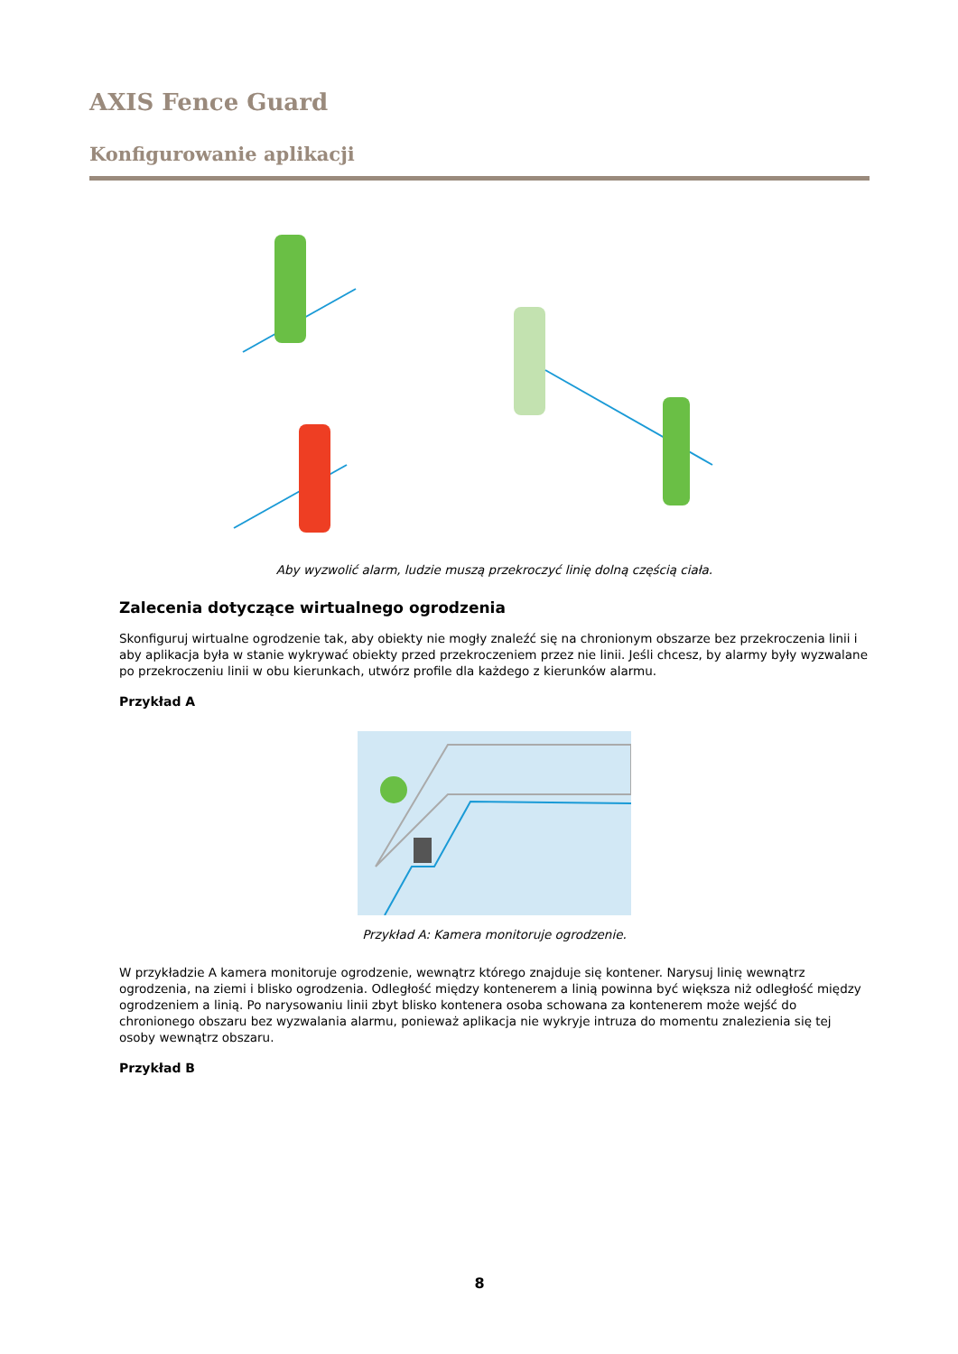AXIS Fence Guard
Konfigurowanie aplikacji
Aby wyzwolić alarm, ludzie muszą przekroczyć linię dolną częścią ciała.
Zalecenia dotyczące wirtualnego ogrodzenia
Skonfiguruj wirtualne ogrodzenie tak, aby obiekty nie mogły znaleźć się na chronionym obszarze bez przekroczenia linii i aby aplikacja była w stanie wykrywać obiekty przed przekroczeniem przez nie linii. Jeśli chcesz, by alarmy były wyzwalane po przekroczeniu linii w obu kierunkach, utwórz profile dla każdego z kierunków alarmu.
Przykład A
Przykład A: Kamera monitoruje ogrodzenie.
W przykładzie A kamera monitoruje ogrodzenie, wewnątrz którego znajduje się kontener. Narysuj linię wewnątrz ogrodzenia, na ziemi i blisko ogrodzenia. Odległość między kontenerem a linią powinna być większa niż odległość między ogrodzeniem a linią. Po narysowaniu linii zbyt blisko kontenera osoba schowana za kontenerem może wejść do chronionego obszaru bez wyzwalania alarmu, ponieważ aplikacja nie wykryje intruza do momentu znalezienia się tej osoby wewnątrz obszaru.
Przykład B
8